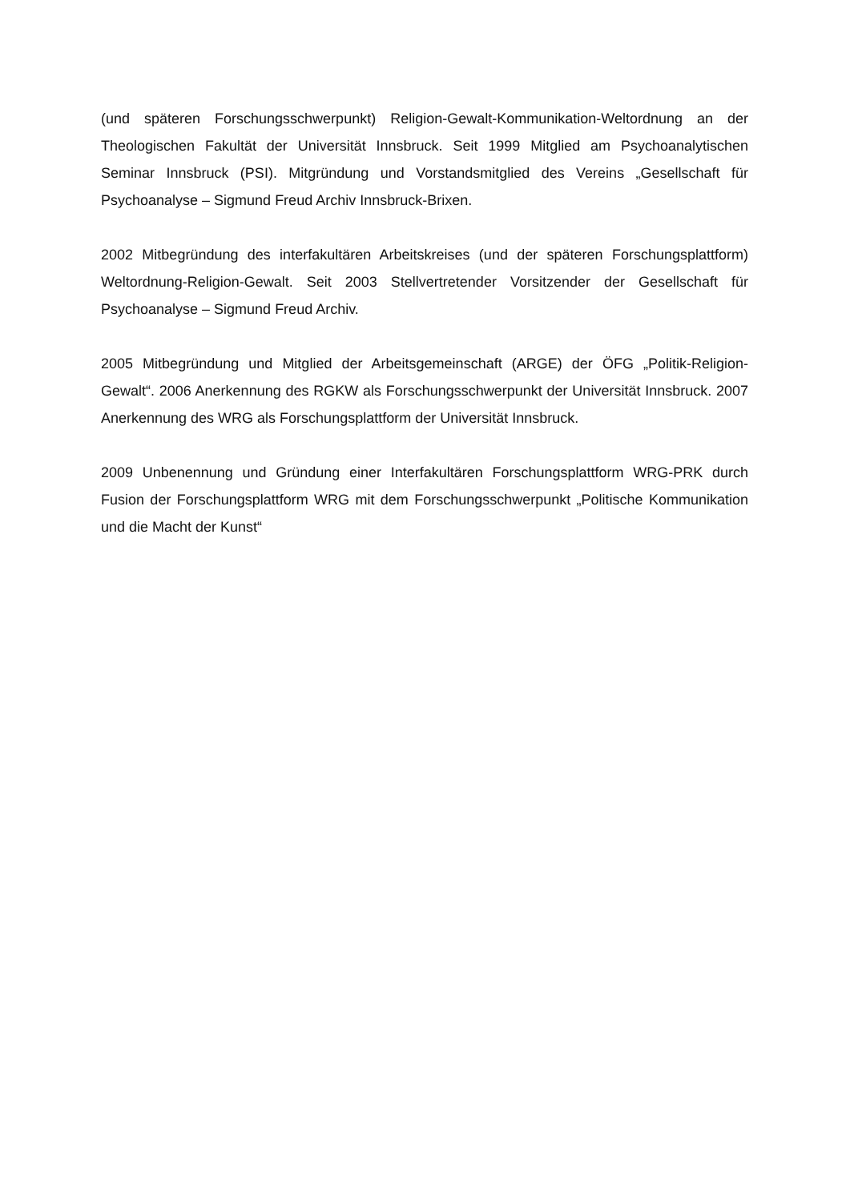(und späteren Forschungsschwerpunkt) Religion-Gewalt-Kommunikation-Weltordnung an der Theologischen Fakultät der Universität Innsbruck. Seit 1999 Mitglied am Psychoanalytischen Seminar Innsbruck (PSI). Mitgründung und Vorstandsmitglied des Vereins „Gesellschaft für Psychoanalyse – Sigmund Freud Archiv Innsbruck-Brixen.
2002 Mitbegründung des interfakultären Arbeitskreises (und der späteren Forschungsplattform) Weltordnung-Religion-Gewalt. Seit 2003 Stellvertretender Vorsitzender der Gesellschaft für Psychoanalyse – Sigmund Freud Archiv.
2005 Mitbegründung und Mitglied der Arbeitsgemeinschaft (ARGE) der ÖFG „Politik-Religion-Gewalt“. 2006 Anerkennung des RGKW als Forschungsschwerpunkt der Universität Innsbruck. 2007 Anerkennung des WRG als Forschungsplattform der Universität Innsbruck.
2009 Unbenennung und Gründung einer Interfakultären Forschungsplattform WRG-PRK durch Fusion der Forschungsplattform WRG mit dem Forschungsschwerpunkt „Politische Kommunikation und die Macht der Kunst“